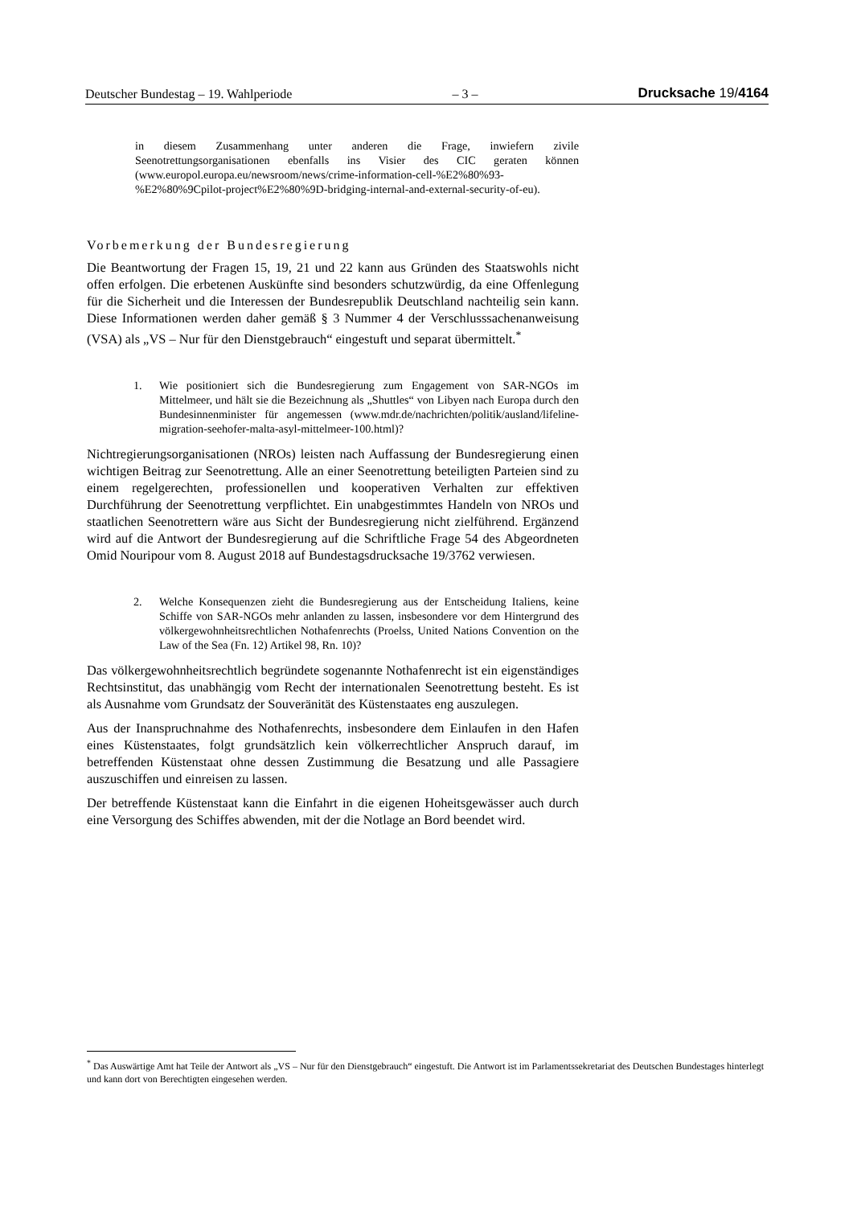Deutscher Bundestag – 19. Wahlperiode – 3 – Drucksache 19/4164
in diesem Zusammenhang unter anderen die Frage, inwiefern zivile Seenotrettungsorganisationen ebenfalls ins Visier des CIC geraten können (www.europol.europa.eu/newsroom/news/crime-information-cell-%E2%80%93-%E2%80%9Cpilot-project%E2%80%9D-bridging-internal-and-external-security-of-eu).
Vorbemerkung der Bundesregierung
Die Beantwortung der Fragen 15, 19, 21 und 22 kann aus Gründen des Staatswohls nicht offen erfolgen. Die erbetenen Auskünfte sind besonders schutzwürdig, da eine Offenlegung für die Sicherheit und die Interessen der Bundesrepublik Deutschland nachteilig sein kann. Diese Informationen werden daher gemäß § 3 Nummer 4 der Verschlusssachenanweisung (VSA) als „VS – Nur für den Dienstgebrauch“ eingestuft und separat übermittelt.<sup>*</sup>
1. Wie positioniert sich die Bundesregierung zum Engagement von SAR-NGOs im Mittelmeer, und hält sie die Bezeichnung als „Shuttles“ von Libyen nach Europa durch den Bundesinnenminister für angemessen (www.mdr.de/nachrichten/politik/ausland/lifeline-migration-seehofer-malta-asyl-mittelmeer-100.html)?
Nichtregierungsorganisationen (NROs) leisten nach Auffassung der Bundesregierung einen wichtigen Beitrag zur Seenotrettung. Alle an einer Seenotrettung beteiligten Parteien sind zu einem regelgerechten, professionellen und kooperativen Verhalten zur effektiven Durchführung der Seenotrettung verpflichtet. Ein unabgestimmtes Handeln von NROs und staatlichen Seenotrettern wäre aus Sicht der Bundesregierung nicht zielführend. Ergänzend wird auf die Antwort der Bundesregierung auf die Schriftliche Frage 54 des Abgeordneten Omid Nouripour vom 8. August 2018 auf Bundestagsdrucksache 19/3762 verwiesen.
2. Welche Konsequenzen zieht die Bundesregierung aus der Entscheidung Italiens, keine Schiffe von SAR-NGOs mehr anlanden zu lassen, insbesondere vor dem Hintergrund des völkergewohnheitsrechtlichen Nothafenrechts (Proelss, United Nations Convention on the Law of the Sea (Fn. 12) Artikel 98, Rn. 10)?
Das völkergewohnheitsrechtlich begründete sogenannte Nothafenrecht ist ein eigenständiges Rechtsinstitut, das unabhängig vom Recht der internationalen Seenotrettung besteht. Es ist als Ausnahme vom Grundsatz der Souveränität des Küstenstaates eng auszulegen.
Aus der Inanspruchnahme des Nothafenrechts, insbesondere dem Einlaufen in den Hafen eines Küstenstaates, folgt grundsätzlich kein völkerrechtlicher Anspruch darauf, im betreffenden Küstenstaat ohne dessen Zustimmung die Besatzung und alle Passagiere auszuschiffen und einreisen zu lassen.
Der betreffende Küstenstaat kann die Einfahrt in die eigenen Hoheitsgewässer auch durch eine Versorgung des Schiffes abwenden, mit der die Notlage an Bord beendet wird.
<sup>*</sup> Das Auswärtige Amt hat Teile der Antwort als „VS – Nur für den Dienstgebrauch“ eingestuft. Die Antwort ist im Parlamentssekretariat des Deutschen Bundestages hinterlegt und kann dort von Berechtigten eingesehen werden.